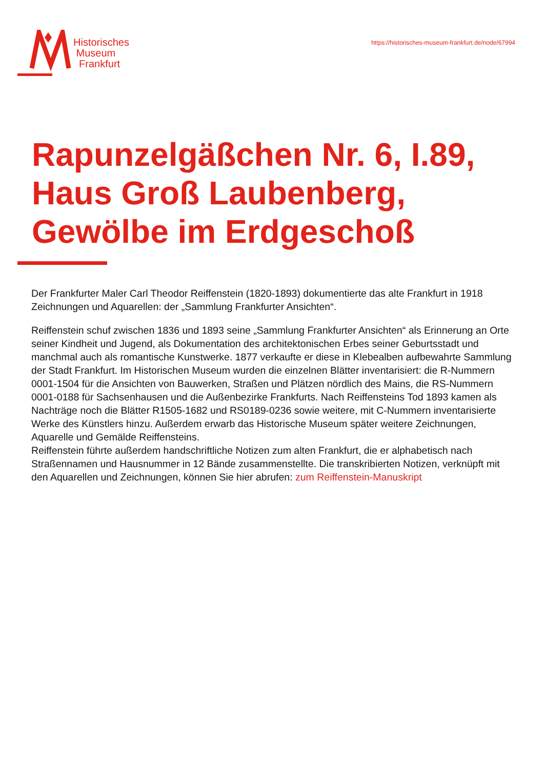Historisches
Museum
Frankfurt
https://historisches-museum-frankfurt.de/node/67994
Rapunzelgäßchen Nr. 6, I.89, Haus Groß Laubenberg, Gewölbe im Erdgeschoß
Der Frankfurter Maler Carl Theodor Reiffenstein (1820-1893) dokumentierte das alte Frankfurt in 1918 Zeichnungen und Aquarellen: der „Sammlung Frankfurter Ansichten“.
Reiffenstein schuf zwischen 1836 und 1893 seine „Sammlung Frankfurter Ansichten“ als Erinnerung an Orte seiner Kindheit und Jugend, als Dokumentation des architektonischen Erbes seiner Geburtsstadt und manchmal auch als romantische Kunstwerke. 1877 verkaufte er diese in Klebealben aufbewahrte Sammlung der Stadt Frankfurt. Im Historischen Museum wurden die einzelnen Blätter inventarisiert: die R-Nummern 0001-1504 für die Ansichten von Bauwerken, Straßen und Plätzen nördlich des Mains, die RS-Nummern 0001-0188 für Sachsenhausen und die Außenbezirke Frankfurts. Nach Reiffensteins Tod 1893 kamen als Nachträge noch die Blätter R1505-1682 und RS0189-0236 sowie weitere, mit C-Nummern inventarisierte Werke des Künstlers hinzu. Außerdem erwarb das Historische Museum später weitere Zeichnungen, Aquarelle und Gemälde Reiffensteins.
Reiffenstein führte außerdem handschriftliche Notizen zum alten Frankfurt, die er alphabetisch nach Straßennamen und Hausnummer in 12 Bände zusammenstellte. Die transkribierten Notizen, verknüpft mit den Aquarellen und Zeichnungen, können Sie hier abrufen: zum Reiffenstein-Manuskript